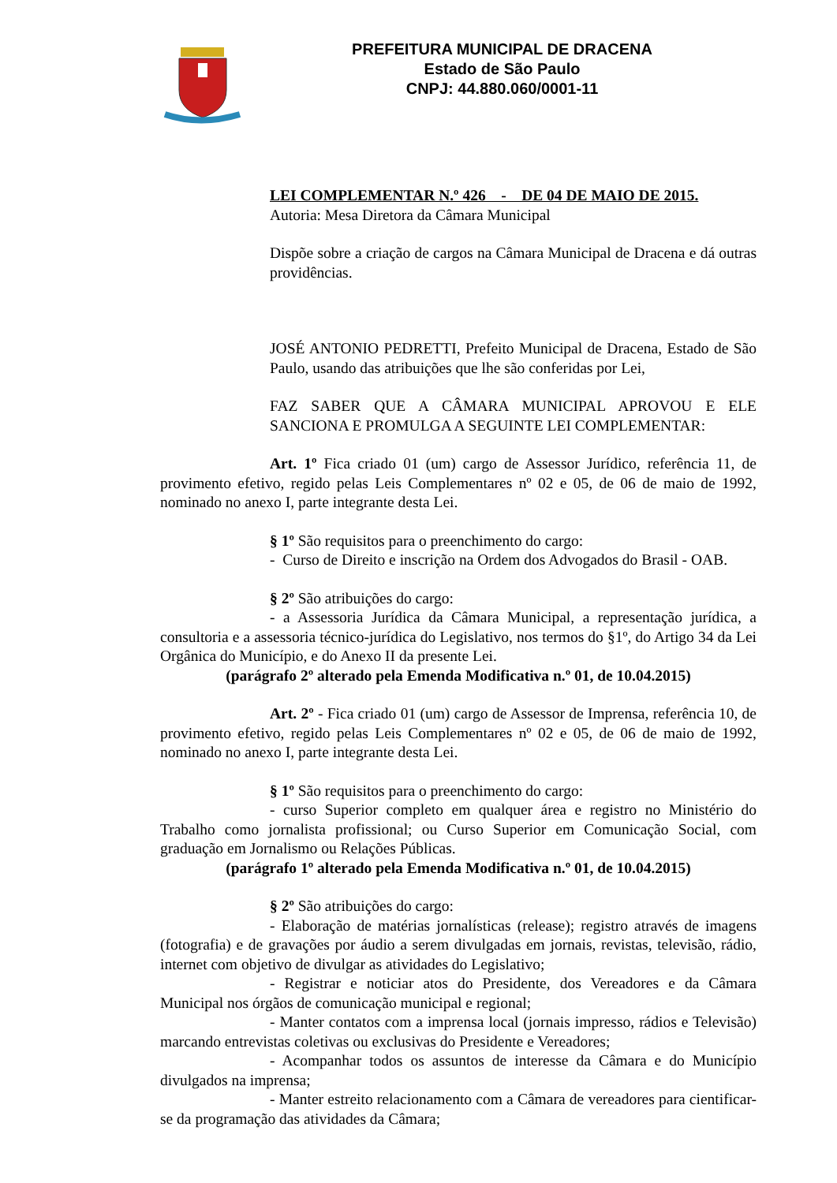PREFEITURA MUNICIPAL DE DRACENA
Estado de São Paulo
CNPJ: 44.880.060/0001-11
LEI COMPLEMENTAR N.º 426 - DE 04 DE MAIO DE 2015.
Autoria: Mesa Diretora da Câmara Municipal
Dispõe sobre a criação de cargos na Câmara Municipal de Dracena e dá outras providências.
JOSÉ ANTONIO PEDRETTI, Prefeito Municipal de Dracena, Estado de São Paulo, usando das atribuições que lhe são conferidas por Lei,
FAZ SABER QUE A CÂMARA MUNICIPAL APROVOU E ELE SANCIONA E PROMULGA A SEGUINTE LEI COMPLEMENTAR:
Art. 1º Fica criado 01 (um) cargo de Assessor Jurídico, referência 11, de provimento efetivo, regido pelas Leis Complementares nº 02 e 05, de 06 de maio de 1992, nominado no anexo I, parte integrante desta Lei.
§ 1º São requisitos para o preenchimento do cargo:
- Curso de Direito e inscrição na Ordem dos Advogados do Brasil - OAB.
§ 2º São atribuições do cargo:
- a Assessoria Jurídica da Câmara Municipal, a representação jurídica, a consultoria e a assessoria técnico-jurídica do Legislativo, nos termos do §1º, do Artigo 34 da Lei Orgânica do Município, e do Anexo II da presente Lei.
(parágrafo 2º alterado pela Emenda Modificativa n.º 01, de 10.04.2015)
Art. 2º - Fica criado 01 (um) cargo de Assessor de Imprensa, referência 10, de provimento efetivo, regido pelas Leis Complementares nº 02 e 05, de 06 de maio de 1992, nominado no anexo I, parte integrante desta Lei.
§ 1º São requisitos para o preenchimento do cargo:
- curso Superior completo em qualquer área e registro no Ministério do Trabalho como jornalista profissional; ou Curso Superior em Comunicação Social, com graduação em Jornalismo ou Relações Públicas.
(parágrafo 1º alterado pela Emenda Modificativa n.º 01, de 10.04.2015)
§ 2º São atribuições do cargo:
- Elaboração de matérias jornalísticas (release); registro através de imagens (fotografia) e de gravações por áudio a serem divulgadas em jornais, revistas, televisão, rádio, internet com objetivo de divulgar as atividades do Legislativo;
- Registrar e noticiar atos do Presidente, dos Vereadores e da Câmara Municipal nos órgãos de comunicação municipal e regional;
- Manter contatos com a imprensa local (jornais impresso, rádios e Televisão) marcando entrevistas coletivas ou exclusivas do Presidente e Vereadores;
- Acompanhar todos os assuntos de interesse da Câmara e do Município divulgados na imprensa;
- Manter estreito relacionamento com a Câmara de vereadores para cientificar-se da programação das atividades da Câmara;